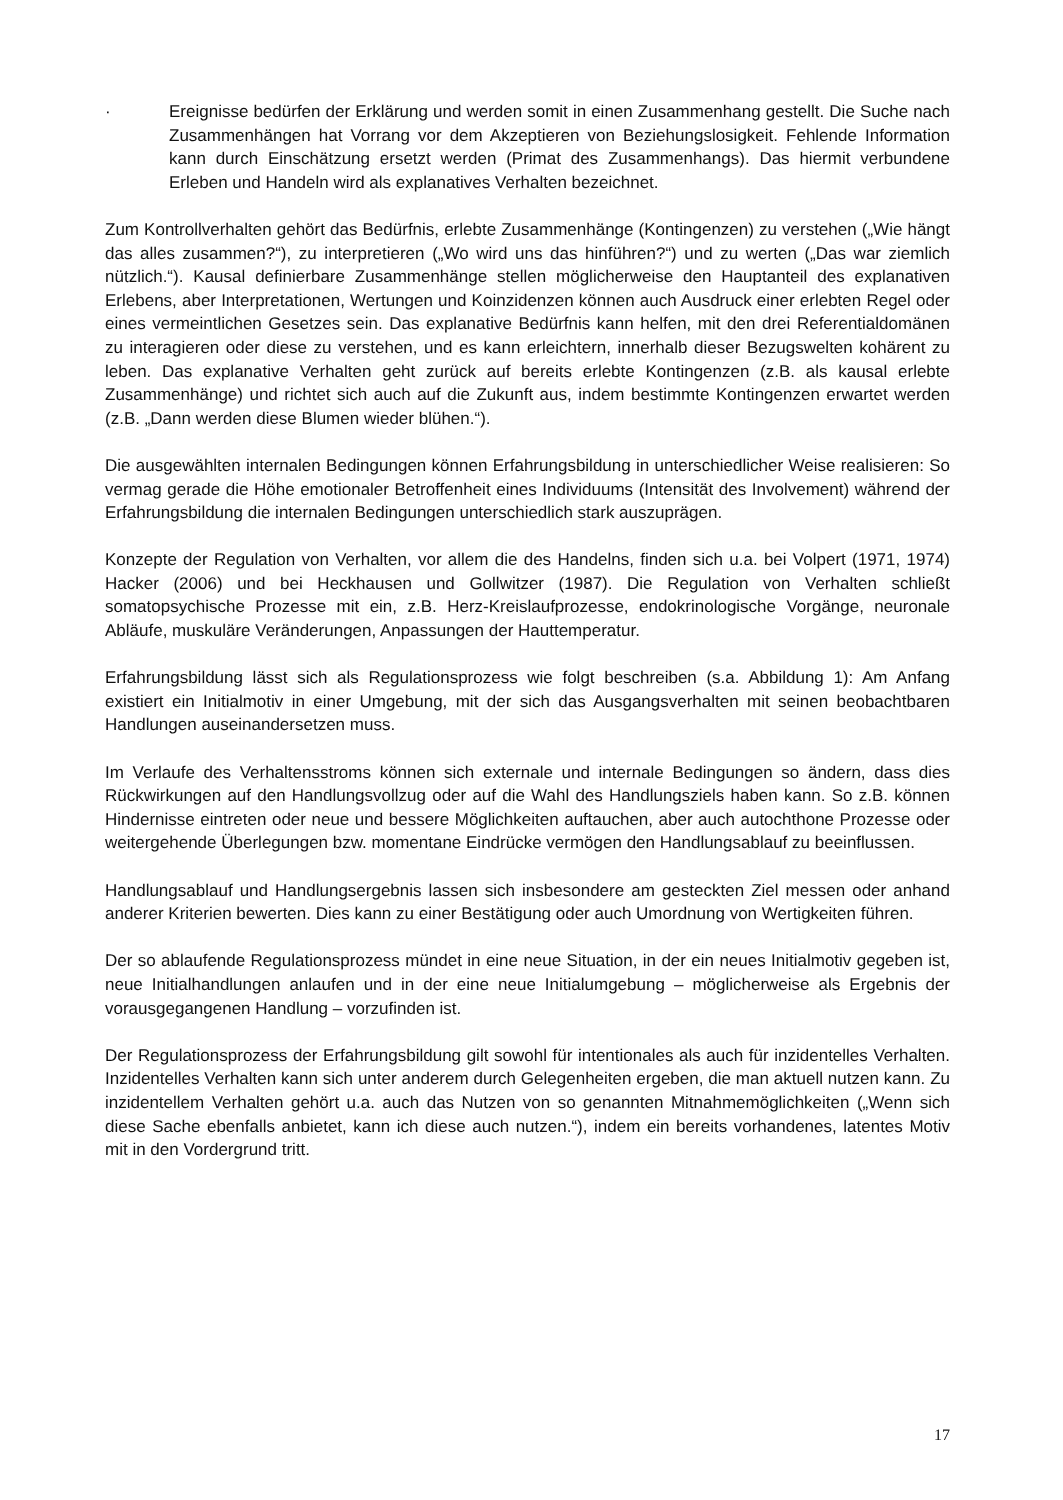· Ereignisse bedürfen der Erklärung und werden somit in einen Zusammenhang gestellt. Die Suche nach Zusammenhängen hat Vorrang vor dem Akzeptieren von Beziehungslosigkeit. Fehlende Information kann durch Einschätzung ersetzt werden (Primat des Zusammenhangs). Das hiermit verbundene Erleben und Handeln wird als explanatives Verhalten bezeichnet.
Zum Kontrollverhalten gehört das Bedürfnis, erlebte Zusammenhänge (Kontingenzen) zu verstehen („Wie hängt das alles zusammen?“), zu interpretieren („Wo wird uns das hinführen?“) und zu werten („Das war ziemlich nützlich.“). Kausal definierbare Zusammenhänge stellen möglicherweise den Hauptanteil des explanativen Erlebens, aber Interpretationen, Wertungen und Koinzidenzen können auch Ausdruck einer erlebten Regel oder eines vermeintlichen Gesetzes sein. Das explanative Bedürfnis kann helfen, mit den drei Referentialdomänen zu interagieren oder diese zu verstehen, und es kann erleichtern, innerhalb dieser Bezugswelten kohärent zu leben. Das explanative Verhalten geht zurück auf bereits erlebte Kontingenzen (z.B. als kausal erlebte Zusammenhänge) und richtet sich auch auf die Zukunft aus, indem bestimmte Kontingenzen erwartet werden (z.B. „Dann werden diese Blumen wieder blühen.“).
Die ausgewählten internalen Bedingungen können Erfahrungsbildung in unterschiedlicher Weise realisieren: So vermag gerade die Höhe emotionaler Betroffenheit eines Individuums (Intensität des Involvement) während der Erfahrungsbildung die internalen Bedingungen unterschiedlich stark auszuprägen.
Konzepte der Regulation von Verhalten, vor allem die des Handelns, finden sich u.a. bei Volpert (1971, 1974) Hacker (2006) und bei Heckhausen und Gollwitzer (1987). Die Regulation von Verhalten schließt somatopsychische Prozesse mit ein, z.B. Herz-Kreislaufprozesse, endokrinologische Vorgänge, neuronale Abläufe, muskuläre Veränderungen, Anpassungen der Hauttemperatur.
Erfahrungsbildung lässt sich als Regulationsprozess wie folgt beschreiben (s.a. Abbildung 1): Am Anfang existiert ein Initialmotiv in einer Umgebung, mit der sich das Ausgangsverhalten mit seinen beobachtbaren Handlungen auseinandersetzen muss.
Im Verlaufe des Verhaltensstroms können sich externale und internale Bedingungen so ändern, dass dies Rückwirkungen auf den Handlungsvollzug oder auf die Wahl des Handlungsziels haben kann. So z.B. können Hindernisse eintreten oder neue und bessere Möglichkeiten auftauchen, aber auch autochthone Prozesse oder weitergehende Überlegungen bzw. momentane Eindrücke vermögen den Handlungsablauf zu beeinflussen.
Handlungsablauf und Handlungsergebnis lassen sich insbesondere am gesteckten Ziel messen oder anhand anderer Kriterien bewerten. Dies kann zu einer Bestätigung oder auch Umordnung von Wertigkeiten führen.
Der so ablaufende Regulationsprozess mündet in eine neue Situation, in der ein neues Initialmotiv gegeben ist, neue Initialhandlungen anlaufen und in der eine neue Initialumgebung – möglicherweise als Ergebnis der vorausgegangenen Handlung – vorzufinden ist.
Der Regulationsprozess der Erfahrungsbildung gilt sowohl für intentionales als auch für inzidentelles Verhalten. Inzidentelles Verhalten kann sich unter anderem durch Gelegenheiten ergeben, die man aktuell nutzen kann. Zu inzidentellem Verhalten gehört u.a. auch das Nutzen von so genannten Mitnahmemöglichkeiten („Wenn sich diese Sache ebenfalls anbietet, kann ich diese auch nutzen.“), indem ein bereits vorhandenes, latentes Motiv mit in den Vordergrund tritt.
17